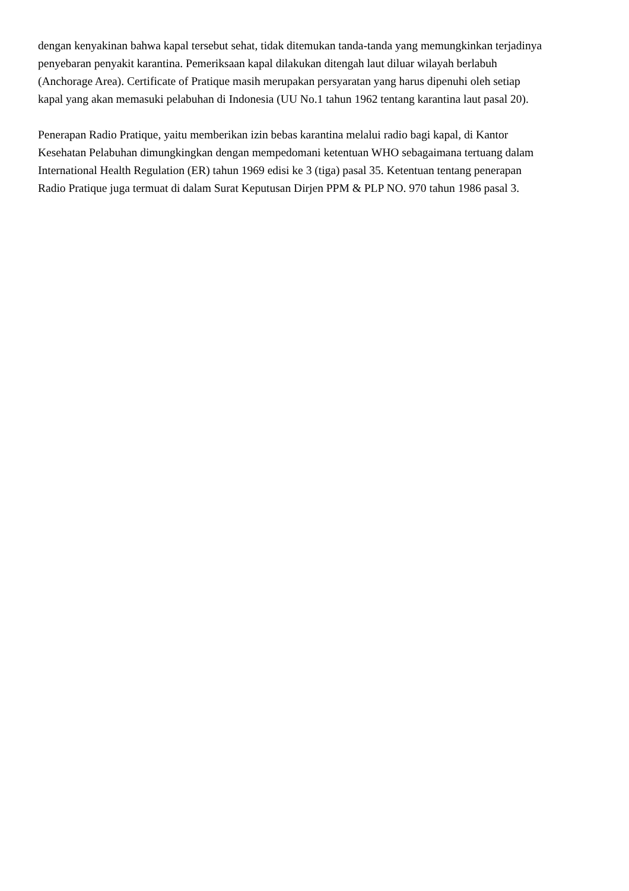dengan kenyakinan bahwa kapal tersebut sehat, tidak ditemukan tanda-tanda yang memungkinkan terjadinya
penyebaran penyakit karantina. Pemeriksaan kapal dilakukan ditengah laut diluar wilayah berlabuh
(Anchorage Area). Certificate of Pratique masih merupakan persyaratan yang harus dipenuhi oleh setiap
kapal yang akan memasuki pelabuhan di Indonesia (UU No.1 tahun 1962 tentang karantina laut pasal 20).
Penerapan Radio Pratique, yaitu memberikan izin bebas karantina melalui radio bagi kapal, di Kantor
Kesehatan Pelabuhan dimungkingkan dengan mempedomani ketentuan WHO sebagaimana tertuang dalam
International Health Regulation (ER) tahun 1969 edisi ke 3 (tiga) pasal 35. Ketentuan tentang penerapan
Radio Pratique juga termuat di dalam Surat Keputusan Dirjen PPM & PLP NO. 970 tahun 1986 pasal 3.